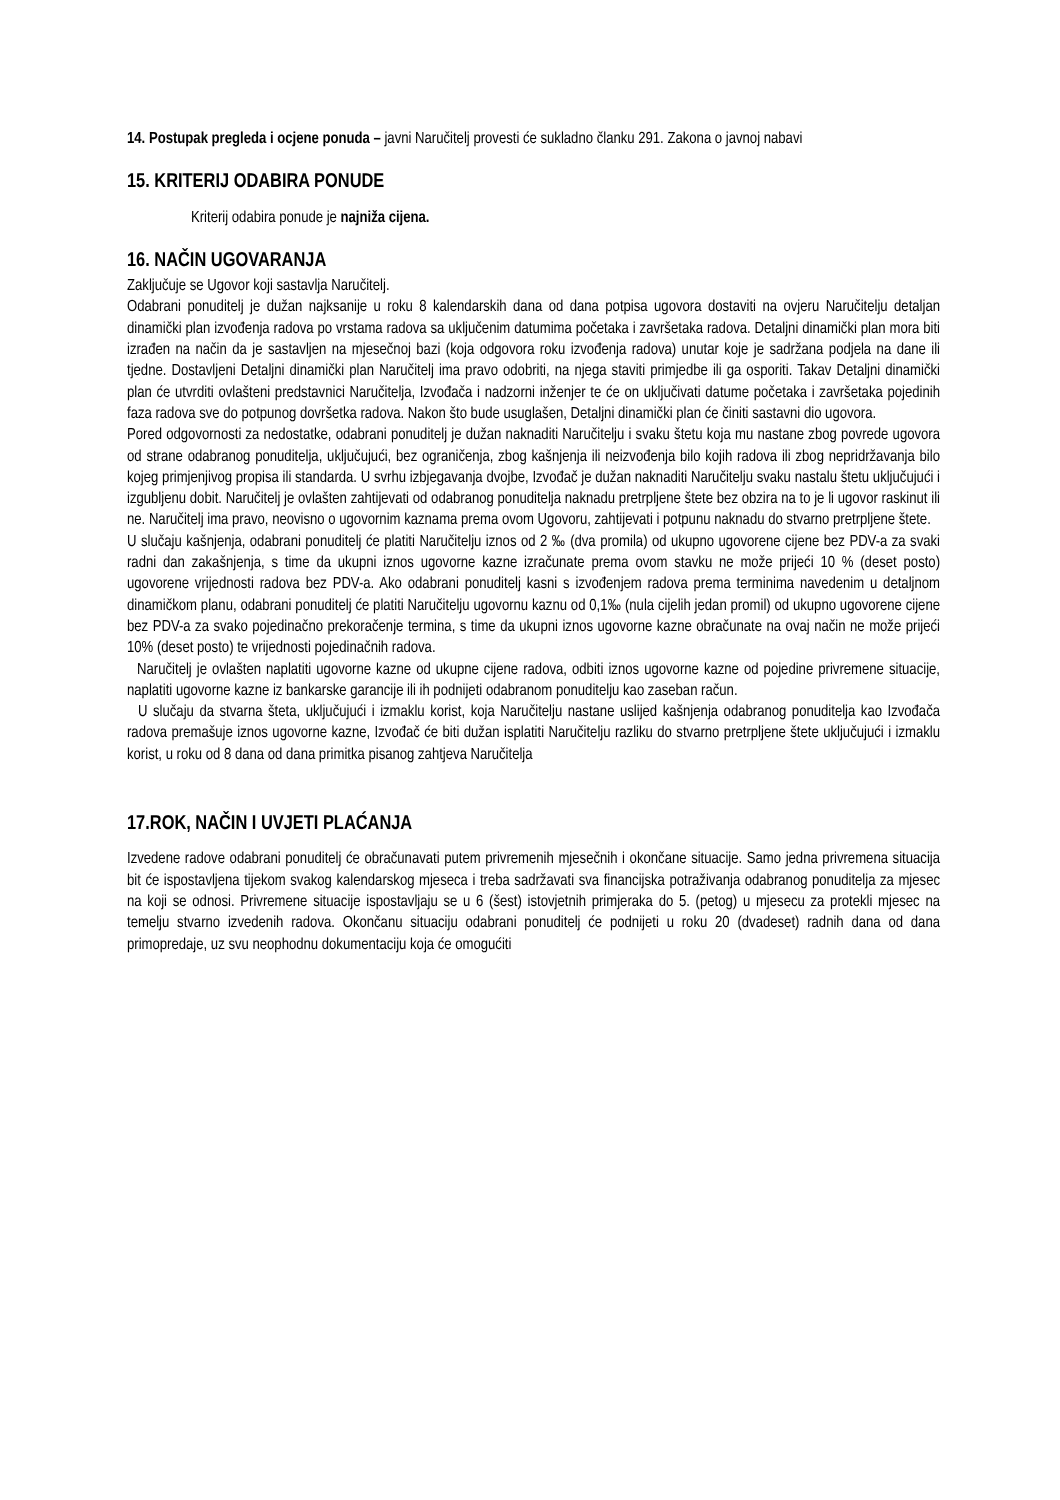14. Postupak pregleda i ocjene ponuda – javni Naručitelj provesti će sukladno članku 291. Zakona o javnoj nabavi
15. KRITERIJ ODABIRA PONUDE
Kriterij odabira ponude je najniža cijena.
16. NAČIN UGOVARANJA
Zaključuje se Ugovor koji sastavlja Naručitelj.
Odabrani ponuditelj je dužan najksanije u roku 8 kalendarskih dana od dana potpisa ugovora dostaviti na ovjeru Naručitelju detaljan dinamički plan izvođenja radova po vrstama radova sa uključenim datumima početaka i završetaka radova. Detaljni dinamički plan mora biti izrađen na način da je sastavljen na mjesečnoj bazi (koja odgovora roku izvođenja radova) unutar koje je sadržana podjela na dane ili tjedne. Dostavljeni Detaljni dinamički plan Naručitelj ima pravo odobriti, na njega staviti primjedbe ili ga osporiti. Takav Detaljni dinamički plan će utvrditi ovlašteni predstavnici Naručitelja, Izvođača i nadzorni inženjer te će on uključivati datume početaka i završetaka pojedinih faza radova sve do potpunog dovršetka radova. Nakon što bude usuglašen, Detaljni dinamički plan će činiti sastavni dio ugovora.
Pored odgovornosti za nedostatke, odabrani ponuditelj je dužan naknaditi Naručitelju i svaku štetu koja mu nastane zbog povrede ugovora od strane odabranog ponuditelja, uključujući, bez ograničenja, zbog kašnjenja ili neizvođenja bilo kojih radova ili zbog nepridržavanja bilo kojeg primjenjivog propisa ili standarda. U svrhu izbjegavanja dvojbe, Izvođač je dužan naknaditi Naručitelju svaku nastalu štetu uključujući i izgubljenu dobit. Naručitelj je ovlašten zahtijevati od odabranog ponuditelja naknadu pretrpljene štete bez obzira na to je li ugovor raskinut ili ne. Naručitelj ima pravo, neovisno o ugovornim kaznama prema ovom Ugovoru, zahtijevati i potpunu naknadu do stvarno pretrpljene štete.
U slučaju kašnjenja, odabrani ponuditelj će platiti Naručitelju iznos od 2 ‰ (dva promila) od ukupno ugovorene cijene bez PDV-a za svaki radni dan zakašnjenja, s time da ukupni iznos ugovorne kazne izračunate prema ovom stavku ne može prijeći 10 % (deset posto) ugovorene vrijednosti radova bez PDV-a. Ako odabrani ponuditelj kasni s izvođenjem radova prema terminima navedenim u detaljnom dinamičkom planu, odabrani ponuditelj će platiti Naručitelju ugovornu kaznu od 0,1‰ (nula cijelih jedan promil) od ukupno ugovorene cijene bez PDV-a za svako pojedinačno prekoračenje termina, s time da ukupni iznos ugovorne kazne obračunate na ovaj način ne može prijeći 10% (deset posto) te vrijednosti pojedinačnih radova.
Naručitelj je ovlašten naplatiti ugovorne kazne od ukupne cijene radova, odbiti iznos ugovorne kazne od pojedine privremene situacije, naplatiti ugovorne kazne iz bankarske garancije ili ih podnijeti odabranom ponuditelju kao zaseban račun.
U slučaju da stvarna šteta, uključujući i izmaklu korist, koja Naručitelju nastane uslijed kašnjenja odabranog ponuditelja kao Izvođača radova premašuje iznos ugovorne kazne, Izvođač će biti dužan isplatiti Naručitelju razliku do stvarno pretrpljene štete uključujući i izmaklu korist, u roku od 8 dana od dana primitka pisanog zahtjeva Naručitelja
17.ROK, NAČIN I UVJETI PLAĆANJA
Izvedene radove odabrani ponuditelj će obračunavati putem privremenih mjesečnih i okončane situacije. Samo jedna privremena situacija bit će ispostavljena tijekom svakog kalendarskog mjeseca i treba sadržavati sva financijska potraživanja odabranog ponuditelja za mjesec na koji se odnosi. Privremene situacije ispostavljaju se u 6 (šest) istovjetnih primjeraka do 5. (petog) u mjesecu za protekli mjesec na temelju stvarno izvedenih radova. Okončanu situaciju odabrani ponuditelj će podnijeti u roku 20 (dvadeset) radnih dana od dana primopredaje, uz svu neophodnu dokumentaciju koja će omogućiti